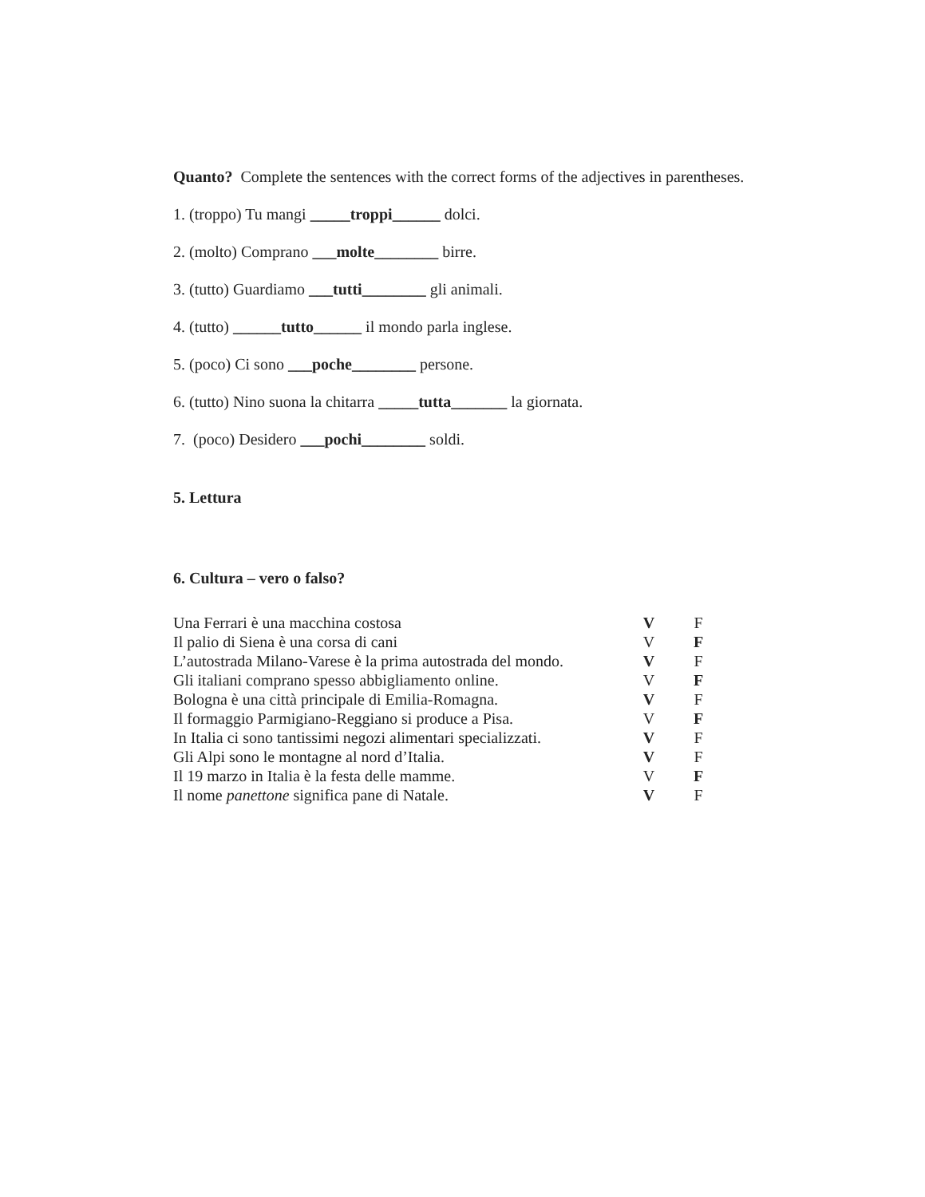Quanto? Complete the sentences with the correct forms of the adjectives in parentheses.
1. (troppo) Tu mangi _____troppi______ dolci.
2. (molto) Comprano ___molte________ birre.
3. (tutto) Guardiamo ___tutti________ gli animali.
4. (tutto) ______tutto______ il mondo parla inglese.
5. (poco) Ci sono ___poche________ persone.
6. (tutto) Nino suona la chitarra _____tutta_______ la giornata.
7. (poco) Desidero ___pochi________ soldi.
5. Lettura
6. Cultura – vero o falso?
| Una Ferrari è una macchina costosa | V | F |
| Il palio di Siena è una corsa di cani | V | F |
| L’autostrada Milano-Varese è la prima autostrada del mondo. | V | F |
| Gli italiani comprano spesso abbigliamento online. | V | F |
| Bologna è una città principale di Emilia-Romagna. | V | F |
| Il formaggio Parmigiano-Reggiano si produce a Pisa. | V | F |
| In Italia ci sono tantissimi negozi alimentari specializzati. | V | F |
| Gli Alpi sono le montagne al nord d’Italia. | V | F |
| Il 19 marzo in Italia è la festa delle mamme. | V | F |
| Il nome panettone significa pane di Natale. | V | F |